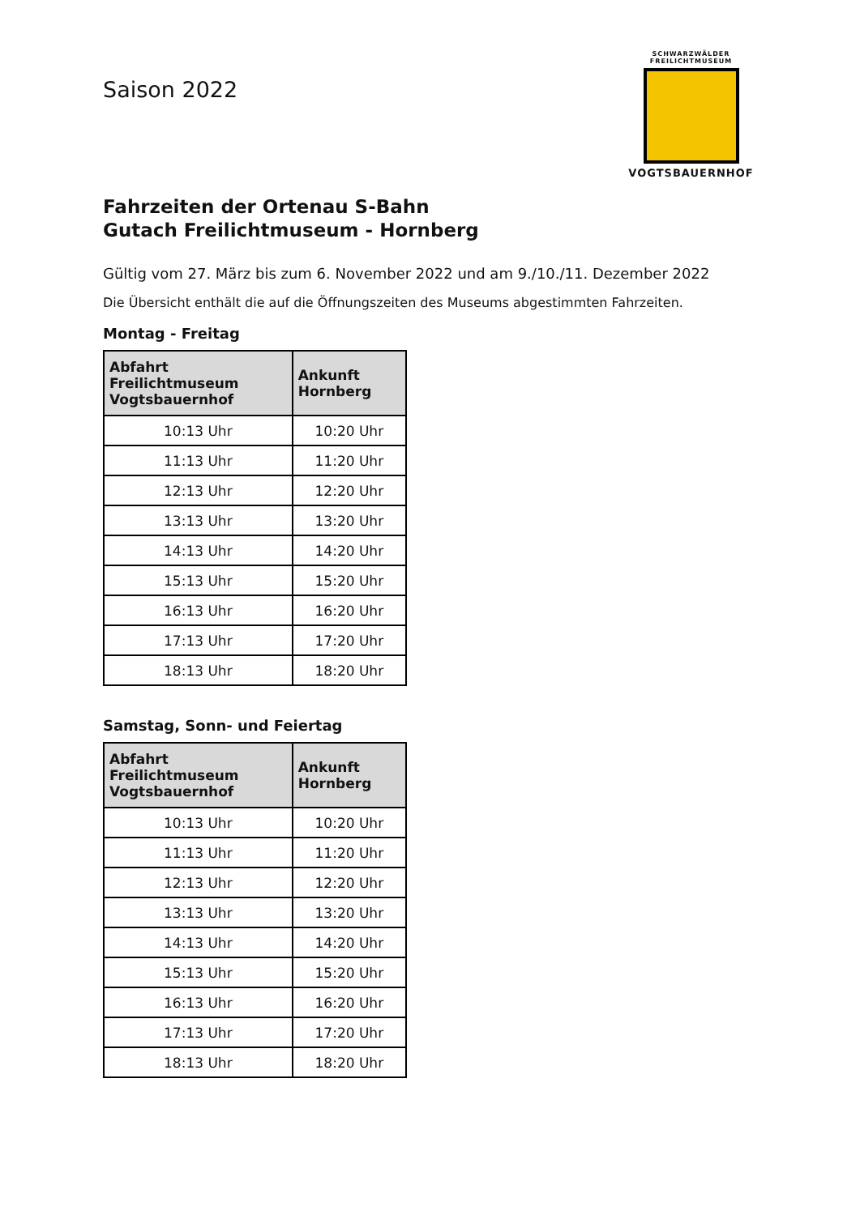SCHWARZWÄLDER
FREILICHTMUSEUM
VOGTSBAUERNHOF
Saison 2022
Fahrzeiten der Ortenau S-Bahn
Gutach Freilichtmuseum - Hornberg
Gültig vom 27. März bis zum 6. November 2022 und am 9./10./11. Dezember 2022
Die Übersicht enthält die auf die Öffnungszeiten des Museums abgestimmten Fahrzeiten.
Montag - Freitag
| Abfahrt Freilichtmuseum Vogtsbauernhof | Ankunft Hornberg |
| --- | --- |
| 10:13 Uhr | 10:20 Uhr |
| 11:13 Uhr | 11:20 Uhr |
| 12:13 Uhr | 12:20 Uhr |
| 13:13 Uhr | 13:20 Uhr |
| 14:13 Uhr | 14:20 Uhr |
| 15:13 Uhr | 15:20 Uhr |
| 16:13 Uhr | 16:20 Uhr |
| 17:13 Uhr | 17:20 Uhr |
| 18:13 Uhr | 18:20 Uhr |
Samstag, Sonn- und Feiertag
| Abfahrt Freilichtmuseum Vogtsbauernhof | Ankunft Hornberg |
| --- | --- |
| 10:13 Uhr | 10:20 Uhr |
| 11:13 Uhr | 11:20 Uhr |
| 12:13 Uhr | 12:20 Uhr |
| 13:13 Uhr | 13:20 Uhr |
| 14:13 Uhr | 14:20 Uhr |
| 15:13 Uhr | 15:20 Uhr |
| 16:13 Uhr | 16:20 Uhr |
| 17:13 Uhr | 17:20 Uhr |
| 18:13 Uhr | 18:20 Uhr |